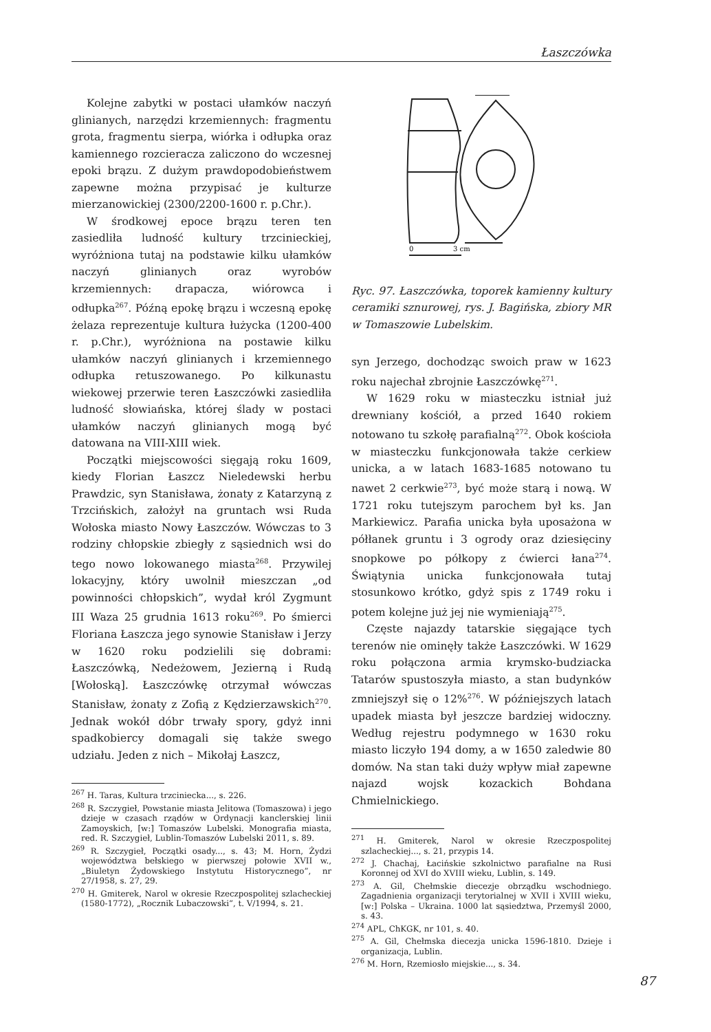Łaszczówka
Kolejne zabytki w postaci ułamków naczyń glinianych, narzędzi krzemiennych: fragmentu grota, fragmentu sierpa, wiórka i odłupka oraz kamiennego rozcieracza zaliczono do wczesnej epoki brązu. Z dużym prawdopodobieństwem zapewne można przypisać je kulturze mierzanowickiej (2300/2200-1600 r. p.Chr.).
W środkowej epoce brązu teren ten zasiedliła ludność kultury trzcinieckiej, wyróżniona tutaj na podstawie kilku ułamków naczyń glinianych oraz wyrobów krzemiennych: drapacza, wiórowca i odłupka<sup>267</sup>. Późną epokę brązu i wczesną epokę żelaza reprezentuje kultura łużycka (1200-400 r. p.Chr.), wyróżniona na postawie kilku ułamków naczyń glinianych i krzemiennego odłupka retuszowanego. Po kilkunastu wiekowej przerwie teren Łaszczówki zasiedliła ludność słowiańska, której ślady w postaci ułamków naczyń glinianych mogą być datowana na VIII-XIII wiek.
Początki miejscowości sięgają roku 1609, kiedy Florian Łaszcz Nieledewski herbu Prawdzic, syn Stanisława, żonaty z Katarzyną z Trzcińskich, założył na gruntach wsi Ruda Wołoska miasto Nowy Łaszczów. Wówczas to 3 rodziny chłopskie zbiegły z sąsiednich wsi do tego nowo lokowanego miasta<sup>268</sup>. Przywilej lokacyjny, który uwolnił mieszczan „od powinności chłopskich”, wydał król Zygmunt III Waza 25 grudnia 1613 roku<sup>269</sup>. Po śmierci Floriana Łaszcza jego synowie Stanisław i Jerzy w 1620 roku podzielili się dobrami: Łaszczówką, Nedeżowem, Jezierną i Rudą [Wołoską]. Łaszczówkę otrzymał wówczas Stanisław, żonaty z Zofią z Kędzierzawskich<sup>270</sup>. Jednak wokół dóbr trwały spory, gdyż inni spadkobiercy domagali się także swego udziału. Jeden z nich – Mikołaj Łaszcz,
<sup>267</sup> H. Taras, Kultura trzciniecka..., s. 226.
<sup>268</sup> R. Szczygieł, Powstanie miasta Jelitowa (Tomaszowa) i jego dzieje w czasach rządów w Ordynacji kanclerskiej linii Zamoyskich, [w:] Tomaszów Lubelski. Monografia miasta, red. R. Szczygieł, Lublin-Tomaszów Lubelski 2011, s. 89.
<sup>269</sup> R. Szczygieł, Początki osady..., s. 43; M. Horn, Żydzi województwa bełskiego w pierwszej połowie XVII w., „Biuletyn Żydowskiego Instytutu Historycznego”, nr 27/1958, s. 27, 29.
<sup>270</sup> H. Gmiterek, Narol w okresie Rzeczpospolitej szlacheckiej (1580-1772), „Rocznik Lubaczowski”, t. V/1994, s. 21.
0
3 cm
Ryc. 97. Łaszczówka, toporek kamienny kultury ceramiki sznurowej, rys. J. Bagińska, zbiory MR w Tomaszowie Lubelskim.
syn Jerzego, dochodząc swoich praw w 1623 roku najechał zbrojnie Łaszczówkę<sup>271</sup>.
W 1629 roku w miasteczku istniał już drewniany kościół, a przed 1640 rokiem notowano tu szkołę parafialną<sup>272</sup>. Obok kościoła w miasteczku funkcjonowała także cerkiew unicka, a w latach 1683-1685 notowano tu nawet 2 cerkwie<sup>273</sup>, być może starą i nową. W 1721 roku tutejszym parochem był ks. Jan Markiewicz. Parafia unicka była uposażona w półłanek gruntu i 3 ogrody oraz dziesięciny snopkowe po półkopy z ćwierci łana<sup>274</sup>. Świątynia unicka funkcjonowała tutaj stosunkowo krótko, gdyż spis z 1749 roku i potem kolejne już jej nie wymieniają<sup>275</sup>.
Częste najazdy tatarskie sięgające tych terenów nie ominęły także Łaszczówki. W 1629 roku połączona armia krymsko-budziacka Tatarów spustoszyła miasto, a stan budynków zmniejszył się o 12%<sup>276</sup>. W późniejszych latach upadek miasta był jeszcze bardziej widoczny. Według rejestru podymnego w 1630 roku miasto liczyło 194 domy, a w 1650 zaledwie 80 domów. Na stan taki duży wpływ miał zapewne najazd wojsk kozackich Bohdana Chmielnickiego.
<sup>271</sup> H. Gmiterek, Narol w okresie Rzeczpospolitej szlacheckiej..., s. 21, przypis 14.
<sup>272</sup> J. Chachaj, Łacińskie szkolnictwo parafialne na Rusi Koronnej od XVI do XVIII wieku, Lublin, s. 149.
<sup>273</sup> A. Gil, Chełmskie diecezje obrządku wschodniego. Zagadnienia organizacji terytorialnej w XVII i XVIII wieku, [w:] Polska – Ukraina. 1000 lat sąsiedztwa, Przemyśl 2000, s. 43.
<sup>274</sup> APL, ChKGK, nr 101, s. 40.
<sup>275</sup> A. Gil, Chełmska diecezja unicka 1596-1810. Dzieje i organizacja, Lublin.
<sup>276</sup> M. Horn, Rzemiosło miejskie..., s. 34.
87